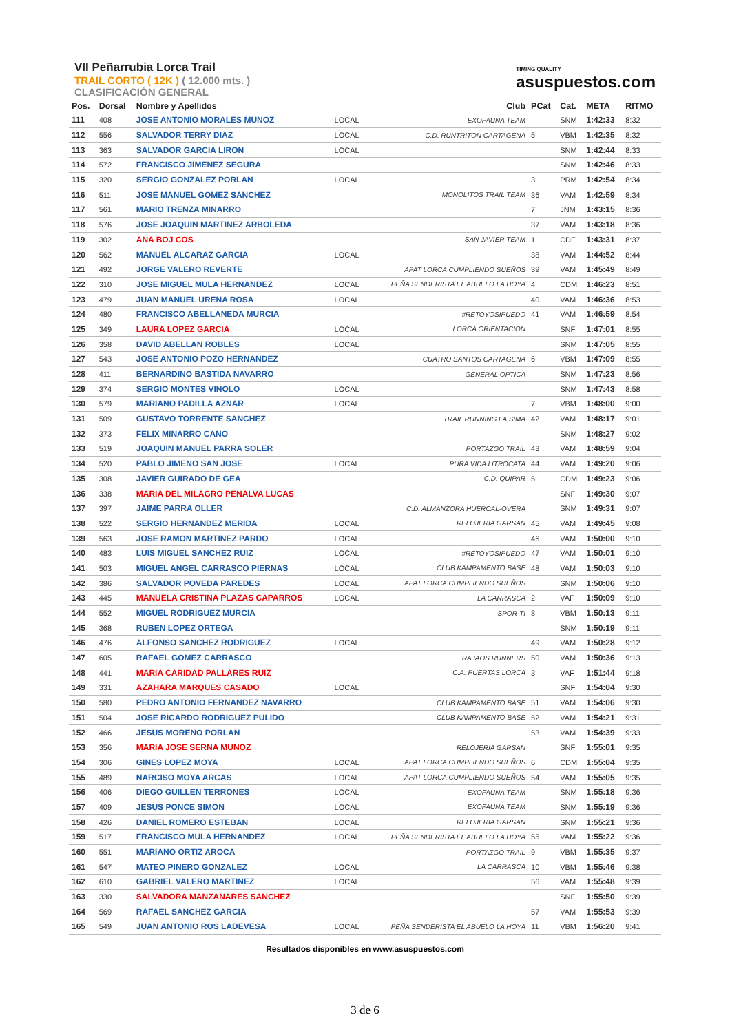VII Peñarrubia Lorca Trail
TRAIL CORTO ( 12K ) ( 12.000 mts. )
CLASIFICACIÓN GENERAL
TIMING QUALITY
asuspuestos.com
| Pos. | Dorsal | Nombre y Apellidos | | Club | PCat | Cat. | META | RITMO |
| --- | --- | --- | --- | --- | --- | --- | --- | --- |
| 111 | 408 | JOSE ANTONIO MORALES MUNOZ | LOCAL | EXOFAUNA TEAM | | SNM | 1:42:33 | 8:32 |
| 112 | 556 | SALVADOR TERRY DIAZ | LOCAL | C.D. RUNTRITON CARTAGENA | 5 | VBM | 1:42:35 | 8:32 |
| 113 | 363 | SALVADOR GARCIA LIRON | LOCAL | | | SNM | 1:42:44 | 8:33 |
| 114 | 572 | FRANCISCO JIMENEZ SEGURA | | | | SNM | 1:42:46 | 8:33 |
| 115 | 320 | SERGIO GONZALEZ PORLAN | LOCAL | | 3 | PRM | 1:42:54 | 8:34 |
| 116 | 511 | JOSE MANUEL GOMEZ SANCHEZ | | MONOLITOS TRAIL TEAM | 36 | VAM | 1:42:59 | 8:34 |
| 117 | 561 | MARIO TRENZA MINARRO | | | 7 | JNM | 1:43:15 | 8:36 |
| 118 | 576 | JOSE JOAQUIN MARTINEZ ARBOLEDA | | | 37 | VAM | 1:43:18 | 8:36 |
| 119 | 302 | ANA BOJ COS | | SAN JAVIER TEAM | 1 | CDF | 1:43:31 | 8:37 |
| 120 | 562 | MANUEL ALCARAZ GARCIA | LOCAL | | 38 | VAM | 1:44:52 | 8:44 |
| 121 | 492 | JORGE VALERO REVERTE | | APAT LORCA CUMPLIENDO SUEÑOS | 39 | VAM | 1:45:49 | 8:49 |
| 122 | 310 | JOSE MIGUEL MULA HERNANDEZ | LOCAL | PEÑA SENDERISTA EL ABUELO LA HOYA | 4 | CDM | 1:46:23 | 8:51 |
| 123 | 479 | JUAN MANUEL URENA ROSA | LOCAL | | 40 | VAM | 1:46:36 | 8:53 |
| 124 | 480 | FRANCISCO ABELLANEDA MURCIA | | #RETOYOSIPUEDO | 41 | VAM | 1:46:59 | 8:54 |
| 125 | 349 | LAURA LOPEZ GARCIA | LOCAL | LORCA ORIENTACION | | SNF | 1:47:01 | 8:55 |
| 126 | 358 | DAVID ABELLAN ROBLES | LOCAL | | | SNM | 1:47:05 | 8:55 |
| 127 | 543 | JOSE ANTONIO POZO HERNANDEZ | | CUATRO SANTOS CARTAGENA | 6 | VBM | 1:47:09 | 8:55 |
| 128 | 411 | BERNARDINO BASTIDA NAVARRO | | GENERAL OPTICA | | SNM | 1:47:23 | 8:56 |
| 129 | 374 | SERGIO MONTES VINOLO | LOCAL | | | SNM | 1:47:43 | 8:58 |
| 130 | 579 | MARIANO PADILLA AZNAR | LOCAL | | 7 | VBM | 1:48:00 | 9:00 |
| 131 | 509 | GUSTAVO TORRENTE SANCHEZ | | TRAIL RUNNING LA SIMA | 42 | VAM | 1:48:17 | 9:01 |
| 132 | 373 | FELIX MINARRO CANO | | | | SNM | 1:48:27 | 9:02 |
| 133 | 519 | JOAQUIN MANUEL PARRA SOLER | | PORTAZGO TRAIL | 43 | VAM | 1:48:59 | 9:04 |
| 134 | 520 | PABLO JIMENO SAN JOSE | LOCAL | PURA VIDA LITROCATA | 44 | VAM | 1:49:20 | 9:06 |
| 135 | 308 | JAVIER GUIRADO DE GEA | | C.D. QUIPAR | 5 | CDM | 1:49:23 | 9:06 |
| 136 | 338 | MARIA DEL MILAGRO PENALVA LUCAS | | | | SNF | 1:49:30 | 9:07 |
| 137 | 397 | JAIME PARRA OLLER | | C.D. ALMANZORA HUERCAL-OVERA | | SNM | 1:49:31 | 9:07 |
| 138 | 522 | SERGIO HERNANDEZ MERIDA | LOCAL | RELOJERIA GARSAN | 45 | VAM | 1:49:45 | 9:08 |
| 139 | 563 | JOSE RAMON MARTINEZ PARDO | LOCAL | | 46 | VAM | 1:50:00 | 9:10 |
| 140 | 483 | LUIS MIGUEL SANCHEZ RUIZ | LOCAL | #RETOYOSIPUEDO | 47 | VAM | 1:50:01 | 9:10 |
| 141 | 503 | MIGUEL ANGEL CARRASCO PIERNAS | LOCAL | CLUB KAMPAMENTO BASE | 48 | VAM | 1:50:03 | 9:10 |
| 142 | 386 | SALVADOR POVEDA PAREDES | LOCAL | APAT LORCA CUMPLIENDO SUEÑOS | | SNM | 1:50:06 | 9:10 |
| 143 | 445 | MANUELA CRISTINA PLAZAS CAPARROS | LOCAL | LA CARRASCA | 2 | VAF | 1:50:09 | 9:10 |
| 144 | 552 | MIGUEL RODRIGUEZ MURCIA | | SPOR-TI | 8 | VBM | 1:50:13 | 9:11 |
| 145 | 368 | RUBEN LOPEZ ORTEGA | | | | SNM | 1:50:19 | 9:11 |
| 146 | 476 | ALFONSO SANCHEZ RODRIGUEZ | LOCAL | | 49 | VAM | 1:50:28 | 9:12 |
| 147 | 605 | RAFAEL GOMEZ CARRASCO | | RAJAOS RUNNERS | 50 | VAM | 1:50:36 | 9:13 |
| 148 | 441 | MARIA CARIDAD PALLARES RUIZ | | C.A. PUERTAS LORCA | 3 | VAF | 1:51:44 | 9:18 |
| 149 | 331 | AZAHARA MARQUES CASADO | LOCAL | | | SNF | 1:54:04 | 9:30 |
| 150 | 580 | PEDRO ANTONIO FERNANDEZ NAVARRO | | CLUB KAMPAMENTO BASE | 51 | VAM | 1:54:06 | 9:30 |
| 151 | 504 | JOSE RICARDO RODRIGUEZ PULIDO | | CLUB KAMPAMENTO BASE | 52 | VAM | 1:54:21 | 9:31 |
| 152 | 466 | JESUS MORENO PORLAN | | | 53 | VAM | 1:54:39 | 9:33 |
| 153 | 356 | MARIA JOSE SERNA MUNOZ | | RELOJERIA GARSAN | | SNF | 1:55:01 | 9:35 |
| 154 | 306 | GINES LOPEZ MOYA | LOCAL | APAT LORCA CUMPLIENDO SUEÑOS | 6 | CDM | 1:55:04 | 9:35 |
| 155 | 489 | NARCISO MOYA ARCAS | LOCAL | APAT LORCA CUMPLIENDO SUEÑOS | 54 | VAM | 1:55:05 | 9:35 |
| 156 | 406 | DIEGO GUILLEN TERRONES | LOCAL | EXOFAUNA TEAM | | SNM | 1:55:18 | 9:36 |
| 157 | 409 | JESUS PONCE SIMON | LOCAL | EXOFAUNA TEAM | | SNM | 1:55:19 | 9:36 |
| 158 | 426 | DANIEL ROMERO ESTEBAN | LOCAL | RELOJERIA GARSAN | | SNM | 1:55:21 | 9:36 |
| 159 | 517 | FRANCISCO MULA HERNANDEZ | LOCAL | PEÑA SENDERISTA EL ABUELO LA HOYA | 55 | VAM | 1:55:22 | 9:36 |
| 160 | 551 | MARIANO ORTIZ AROCA | | PORTAZGO TRAIL | 9 | VBM | 1:55:35 | 9:37 |
| 161 | 547 | MATEO PINERO GONZALEZ | LOCAL | LA CARRASCA | 10 | VBM | 1:55:46 | 9:38 |
| 162 | 610 | GABRIEL VALERO MARTINEZ | LOCAL | | 56 | VAM | 1:55:48 | 9:39 |
| 163 | 330 | SALVADORA MANZANARES SANCHEZ | | | | SNF | 1:55:50 | 9:39 |
| 164 | 569 | RAFAEL SANCHEZ GARCIA | | | 57 | VAM | 1:55:53 | 9:39 |
| 165 | 549 | JUAN ANTONIO ROS LADEVESA | LOCAL | PEÑA SENDERISTA EL ABUELO LA HOYA | 11 | VBM | 1:56:20 | 9:41 |
Resultados disponibles en www.asuspuestos.com
3 de 6